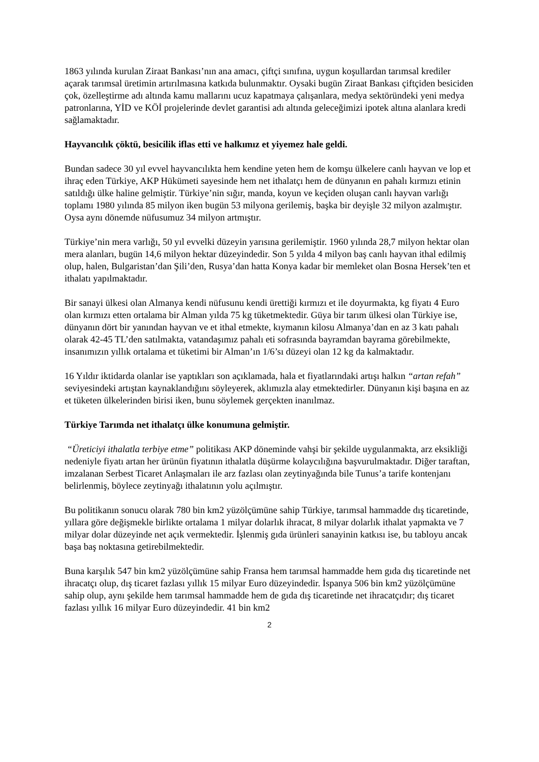1863 yılında kurulan Ziraat Bankası’nın ana amacı, çiftçi sınıfına, uygun koşullardan tarımsal krediler açarak tarımsal üretimin artırılmasına katkıda bulunmaktır. Oysaki bugün Ziraat Bankası çiftçiden besiciden çok, özelleştirme adı altında kamu mallarını ucuz kapatmaya çalışanlara, medya sektöründeki yeni medya patronlarına, YİD ve KÖİ projelerinde devlet garantisi adı altında geleceğimizi ipotek altına alanlara kredi sağlamaktadır.
Hayvancılık çöktü, besicilik iflas etti ve halkımız et yiyemez hale geldi.
Bundan sadece 30 yıl evvel hayvancılıkta hem kendine yeten hem de komşu ülkelere canlı hayvan ve lop et ihraç eden Türkiye, AKP Hükümeti sayesinde hem net ithalatçı hem de dünyanın en pahalı kırmızı etinin satıldığı ülke haline gelmiştir. Türkiye’nin sığır, manda, koyun ve keçiden oluşan canlı hayvan varlığı toplamı 1980 yılında 85 milyon iken bugün 53 milyona gerilemiş, başka bir deyişle 32 milyon azalmıştır. Oysa aynı dönemde nüfusumuz 34 milyon artmıştır.
Türkiye’nin mera varlığı, 50 yıl evvelki düzeyin yarısına gerilemiştir. 1960 yılında 28,7 milyon hektar olan mera alanları, bugün 14,6 milyon hektar düzeyindedir. Son 5 yılda 4 milyon baş canlı hayvan ithal edilmiş olup, halen, Bulgaristan’dan Şili’den, Rusya’dan hatta Konya kadar bir memleket olan Bosna Hersek’ten et ithalatı yapılmaktadır.
Bir sanayi ülkesi olan Almanya kendi nüfusunu kendi ürettiği kırmızı et ile doyurmakta, kg fiyatı 4 Euro olan kırmızı etten ortalama bir Alman yılda 75 kg tüketmektedir. Güya bir tarım ülkesi olan Türkiye ise, dünyanın dört bir yanından hayvan ve et ithal etmekte, kıymanın kilosu Almanya’dan en az 3 katı pahalı olarak 42-45 TL’den satılmakta, vatandaşımız pahalı eti sofrasında bayramdan bayrama görebilmekte, insanımızın yıllık ortalama et tüketimi bir Alman’ın 1/6’sı düzeyi olan 12 kg da kalmaktadır.
16 Yıldır iktidarda olanlar ise yaptıkları son açıklamada, hala et fiyatlarındaki artışı halkın “artan refah” seviyesindeki artıştan kaynaklandığını söyleyerek, aklımızla alay etmektedirler. Dünyanın kişi başına en az et tüketen ülkelerinden birisi iken, bunu söylemek gerçekten inanılmaz.
Türkiye Tarımda net ithalatçı ülke konumuna gelmiştir.
“Üreticiyi ithalatla terbiye etme” politikası AKP döneminde vahşi bir şekilde uygulanmakta, arz eksikliği nedeniyle fiyatı artan her ürünün fiyatının ithalatla düşürme kolaycılığına başvurulmaktadır. Diğer taraftan, imzalanan Serbest Ticaret Anlaşmaları ile arz fazlası olan zeytinyağında bile Tunus’a tarife kontenjanı belirlenmiş, böylece zeytinyağı ithalatının yolu açılmıştır.
Bu politikanın sonucu olarak 780 bin km2 yüzölçümüne sahip Türkiye, tarımsal hammadde dış ticaretinde, yıllara göre değişmekle birlikte ortalama 1 milyar dolarlık ihracat, 8 milyar dolarlık ithalat yapmakta ve 7 milyar dolar düzeyinde net açık vermektedir. İşlenmiş gıda ürünleri sanayinin katkısı ise, bu tabloyu ancak başa baş noktasına getirebilmektedir.
Buna karşılık 547 bin km2 yüzölçümüne sahip Fransa hem tarımsal hammadde hem gıda dış ticaretinde net ihracatçı olup, dış ticaret fazlası yıllık 15 milyar Euro düzeyindedir. İspanya 506 bin km2 yüzölçümüne sahip olup, aynı şekilde hem tarımsal hammadde hem de gıda dış ticaretinde net ihracatçıdır; dış ticaret fazlası yıllık 16 milyar Euro düzeyindedir. 41 bin km2
2